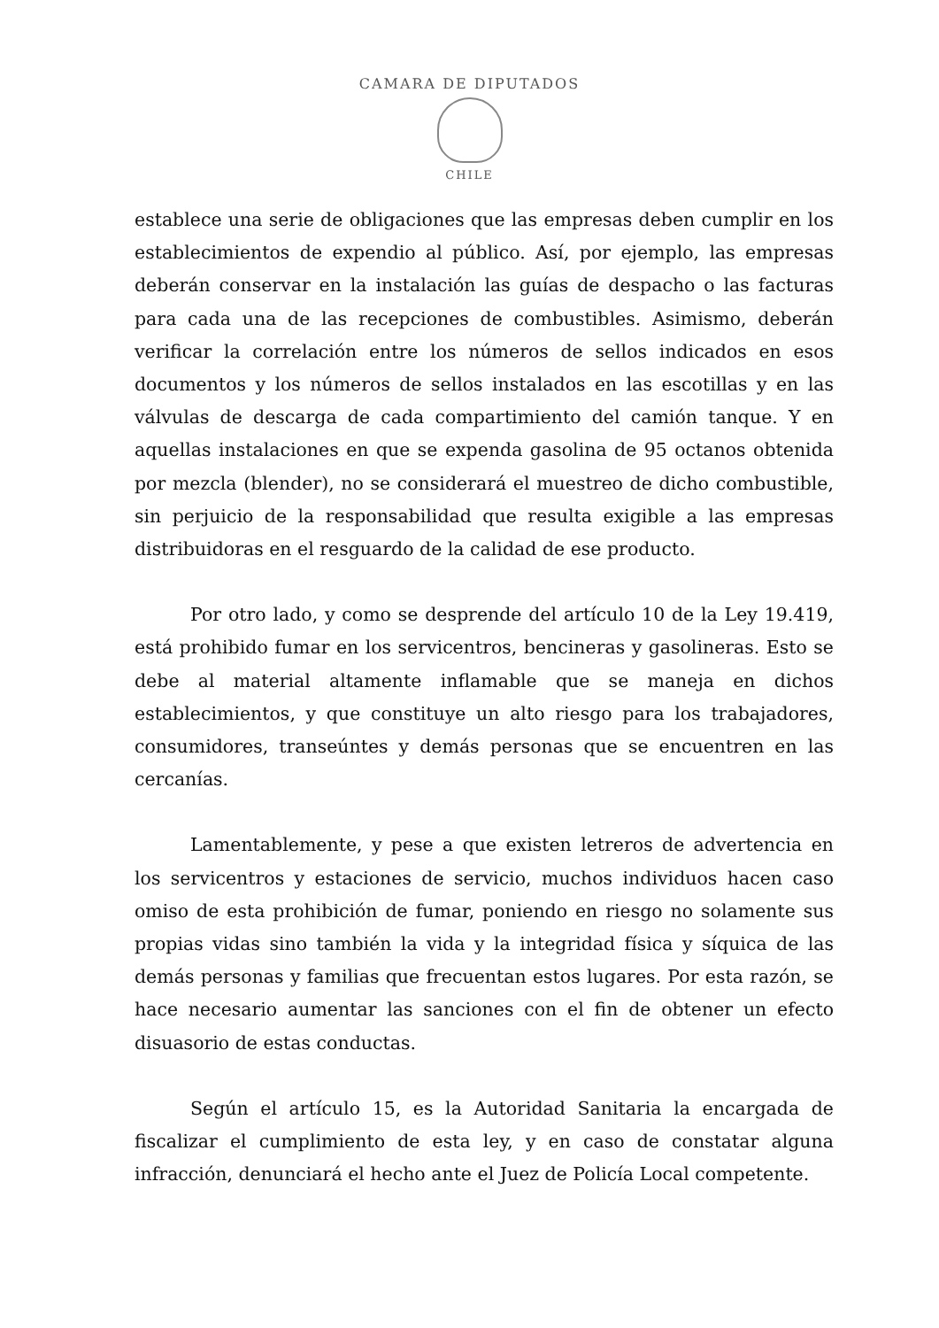CAMARA DE DIPUTADOS
CHILE
establece una serie de obligaciones que las empresas deben cumplir en los establecimientos de expendio al público. Así, por ejemplo, las empresas deberán conservar en la instalación las guías de despacho o las facturas para cada una de las recepciones de combustibles. Asimismo, deberán verificar la correlación entre los números de sellos indicados en esos documentos y los números de sellos instalados en las escotillas y en las válvulas de descarga de cada compartimiento del camión tanque. Y en aquellas instalaciones en que se expenda gasolina de 95 octanos obtenida por mezcla (blender), no se considerará el muestreo de dicho combustible, sin perjuicio de la responsabilidad que resulta exigible a las empresas distribuidoras en el resguardo de la calidad de ese producto.
Por otro lado, y como se desprende del artículo 10 de la Ley 19.419, está prohibido fumar en los servicentros, bencineras y gasolineras. Esto se debe al material altamente inflamable que se maneja en dichos establecimientos, y que constituye un alto riesgo para los trabajadores, consumidores, transeúntes y demás personas que se encuentren en las cercanías.
Lamentablemente, y pese a que existen letreros de advertencia en los servicentros y estaciones de servicio, muchos individuos hacen caso omiso de esta prohibición de fumar, poniendo en riesgo no solamente sus propias vidas sino también la vida y la integridad física y síquica de las demás personas y familias que frecuentan estos lugares. Por esta razón, se hace necesario aumentar las sanciones con el fin de obtener un efecto disuasorio de estas conductas.
Según el artículo 15, es la Autoridad Sanitaria la encargada de fiscalizar el cumplimiento de esta ley, y en caso de constatar alguna infracción, denunciará el hecho ante el Juez de Policía Local competente.